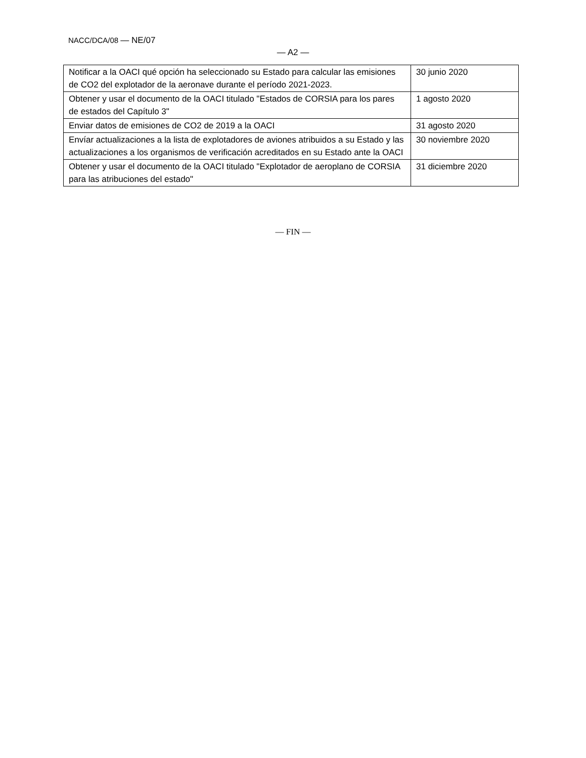NACC/DCA/08 — NE/07
— A2 —
| Notificar a la OACI qué opción ha seleccionado su Estado para calcular las emisiones de CO2 del explotador de la aeronave durante el período 2021-2023. | 30 junio 2020 |
| Obtener y usar el documento de la OACI titulado "Estados de CORSIA para los pares de estados del Capítulo 3" | 1 agosto 2020 |
| Enviar datos de emisiones de CO2 de 2019 a la OACI | 31 agosto 2020 |
| Envíar actualizaciones a la lista de explotadores de aviones atribuidos a su Estado y las actualizaciones a los organismos de verificación acreditados en su Estado ante la OACI | 30 noviembre 2020 |
| Obtener y usar el documento de la OACI titulado "Explotador de aeroplano de CORSIA para las atribuciones del estado" | 31 diciembre 2020 |
— FIN —